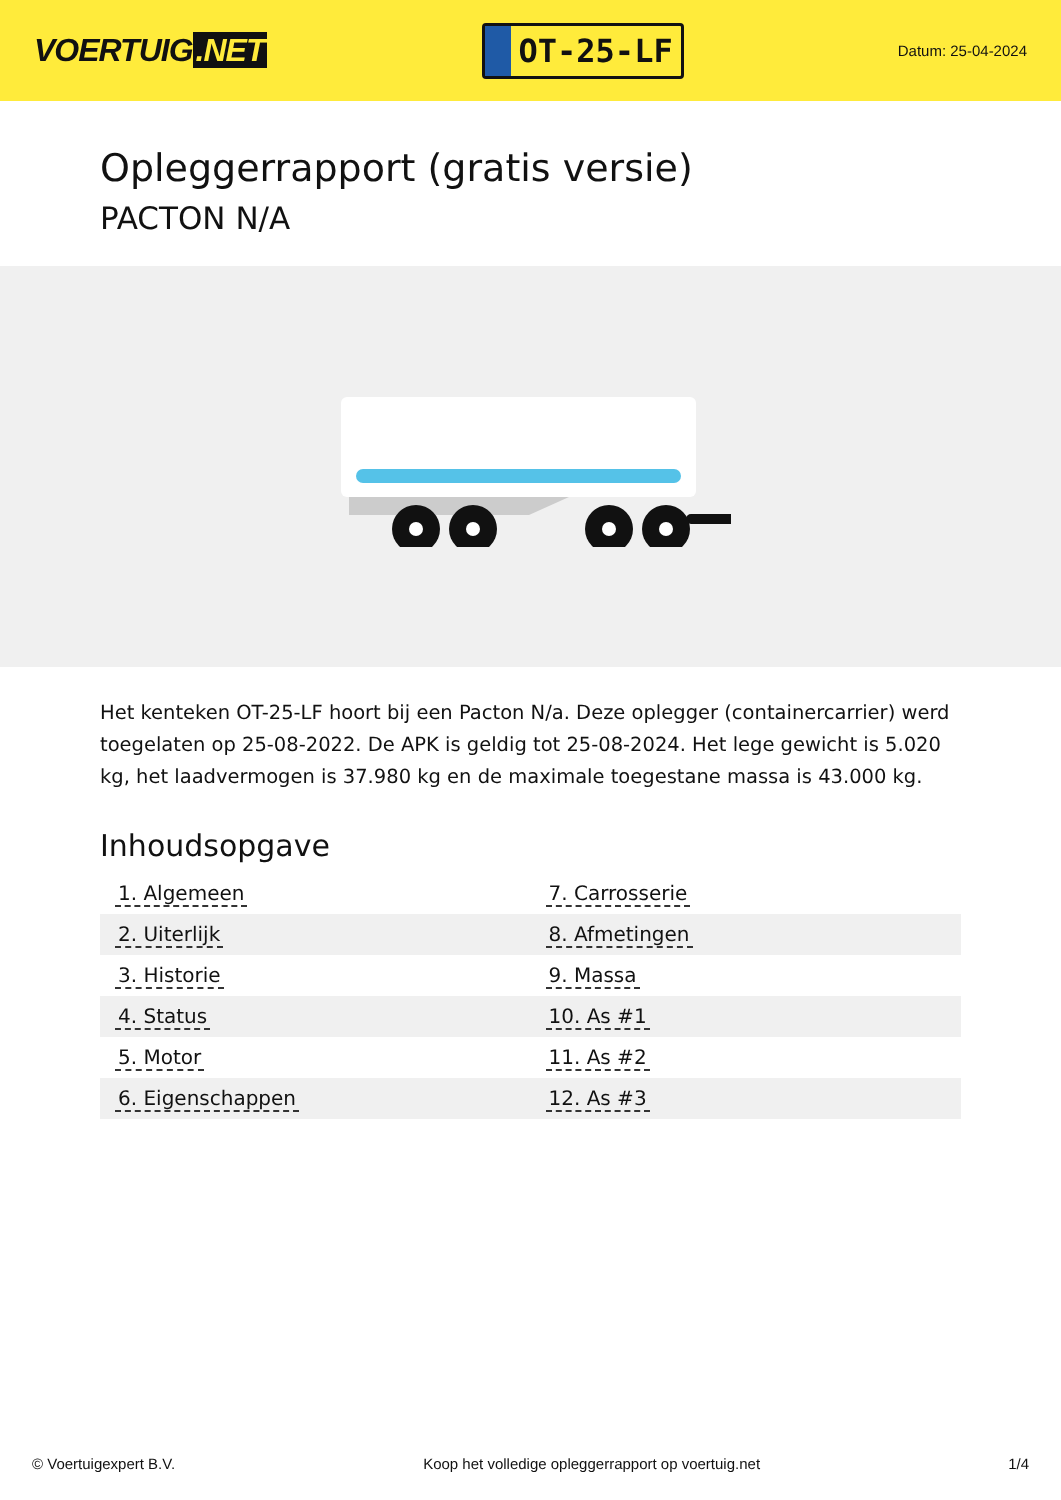VOERTUIG.NET
OT-25-LF
Datum: 25-04-2024
Opleggerrapport (gratis versie)
PACTON N/A
Het kenteken OT-25-LF hoort bij een Pacton N/a. Deze oplegger (containercarrier) werd toegelaten op 25-08-2022. De APK is geldig tot 25-08-2024. Het lege gewicht is 5.020 kg, het laadvermogen is 37.980 kg en de maximale toegestane massa is 43.000 kg.
Inhoudsopgave
| 1. Algemeen | 7. Carrosserie |
| 2. Uiterlijk | 8. Afmetingen |
| 3. Historie | 9. Massa |
| 4. Status | 10. As #1 |
| 5. Motor | 11. As #2 |
| 6. Eigenschappen | 12. As #3 |
© Voertuigexpert B.V. Koop het volledige opleggerrapport op voertuig.net 1/4